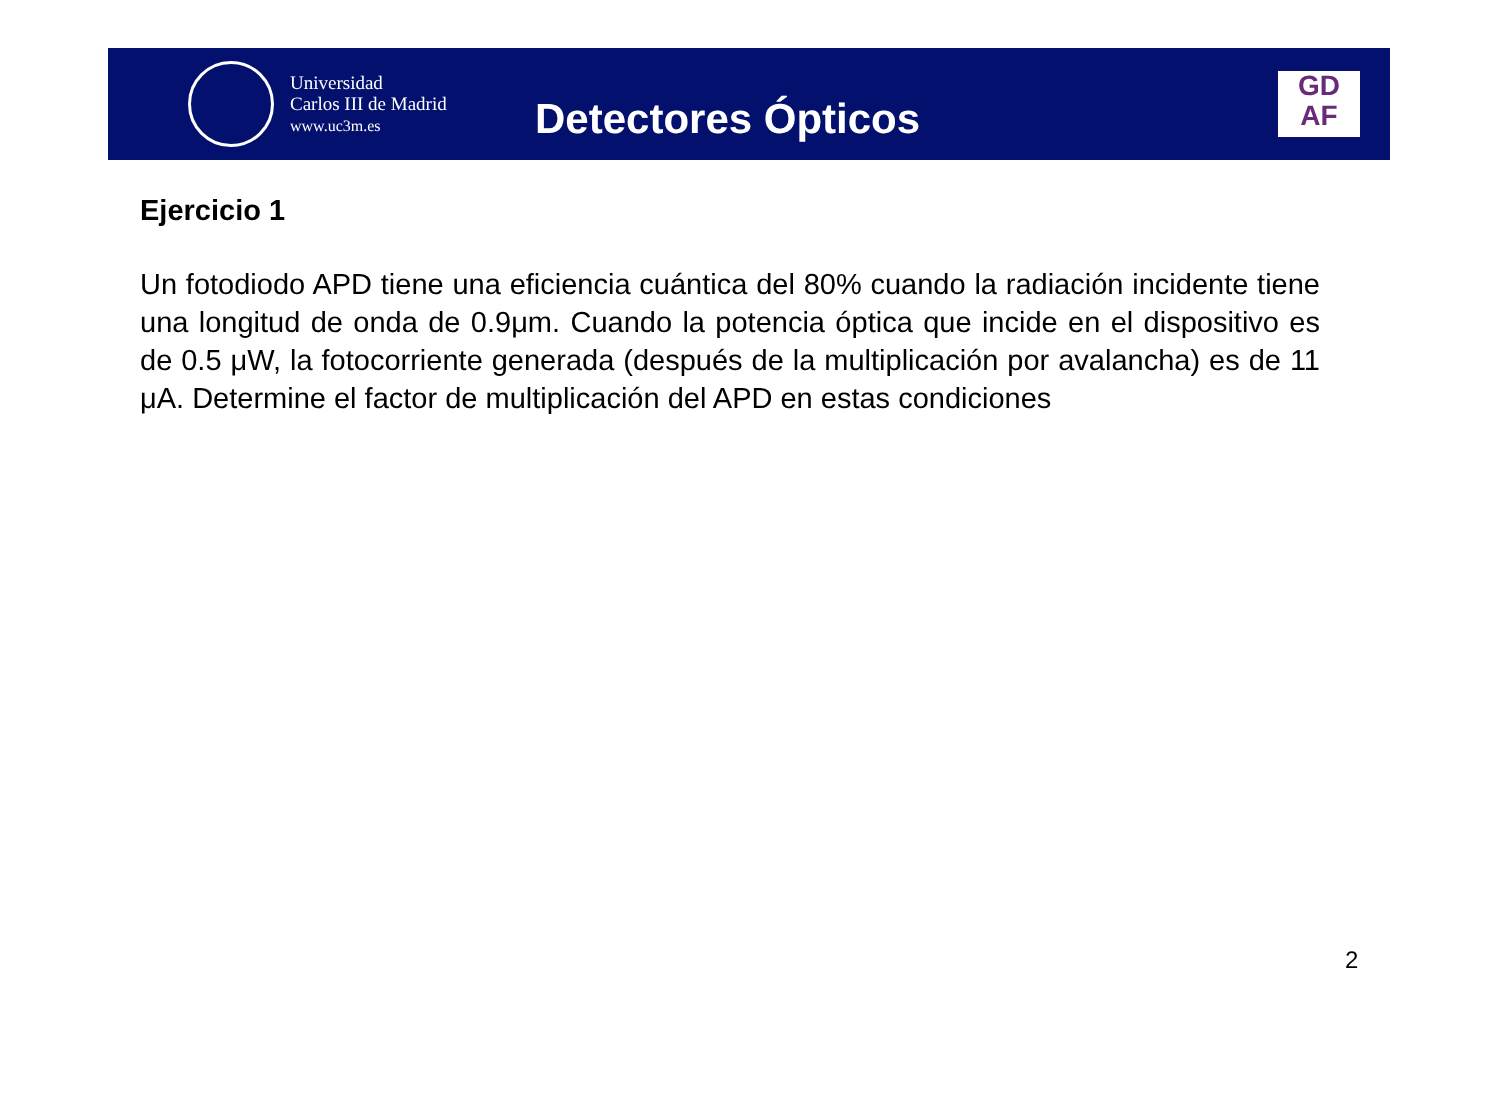Universidad
Carlos III de Madrid
www.uc3m.es
Detectores Ópticos
GD
AF
Ejercicio 1
Un fotodiodo APD tiene una eficiencia cuántica del 80% cuando la radiación incidente tiene una longitud de onda de 0.9μm. Cuando la potencia óptica que incide en el dispositivo es de 0.5 μW, la fotocorriente generada (después de la multiplicación por avalancha) es de 11 μA. Determine el factor de multiplicación del APD en estas condiciones
2